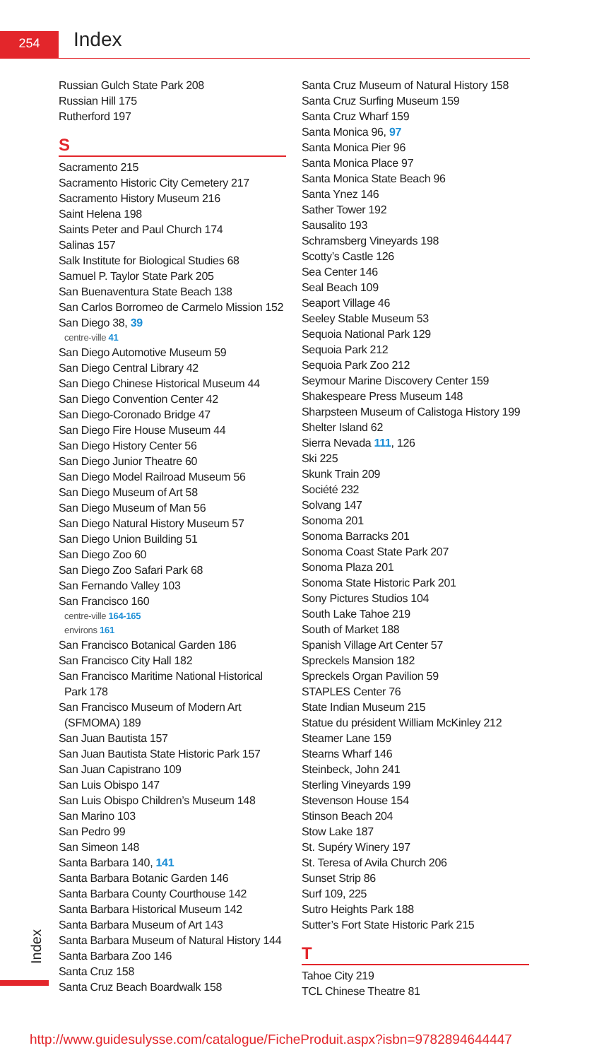254 Index
Russian Gulch State Park 208
Russian Hill 175
Rutherford 197
S
Sacramento 215
Sacramento Historic City Cemetery 217
Sacramento History Museum 216
Saint Helena 198
Saints Peter and Paul Church 174
Salinas 157
Salk Institute for Biological Studies 68
Samuel P. Taylor State Park 205
San Buenaventura State Beach 138
San Carlos Borromeo de Carmelo Mission 152
San Diego 38, 39
centre-ville 41
San Diego Automotive Museum 59
San Diego Central Library 42
San Diego Chinese Historical Museum 44
San Diego Convention Center 42
San Diego-Coronado Bridge 47
San Diego Fire House Museum 44
San Diego History Center 56
San Diego Junior Theatre 60
San Diego Model Railroad Museum 56
San Diego Museum of Art 58
San Diego Museum of Man 56
San Diego Natural History Museum 57
San Diego Union Building 51
San Diego Zoo 60
San Diego Zoo Safari Park 68
San Fernando Valley 103
San Francisco 160
centre-ville 164-165
environs 161
San Francisco Botanical Garden 186
San Francisco City Hall 182
San Francisco Maritime National Historical
Park 178
San Francisco Museum of Modern Art
(SFMOMA) 189
San Juan Bautista 157
San Juan Bautista State Historic Park 157
San Juan Capistrano 109
San Luis Obispo 147
San Luis Obispo Children’s Museum 148
San Marino 103
San Pedro 99
San Simeon 148
Santa Barbara 140, 141
Santa Barbara Botanic Garden 146
Santa Barbara County Courthouse 142
Santa Barbara Historical Museum 142
Santa Barbara Museum of Art 143
Santa Barbara Museum of Natural History 144
Santa Barbara Zoo 146
Santa Cruz 158
Santa Cruz Beach Boardwalk 158
Santa Cruz Museum of Natural History 158
Santa Cruz Surfing Museum 159
Santa Cruz Wharf 159
Santa Monica 96, 97
Santa Monica Pier 96
Santa Monica Place 97
Santa Monica State Beach 96
Santa Ynez 146
Sather Tower 192
Sausalito 193
Schramsberg Vineyards 198
Scotty’s Castle 126
Sea Center 146
Seal Beach 109
Seaport Village 46
Seeley Stable Museum 53
Sequoia National Park 129
Sequoia Park 212
Sequoia Park Zoo 212
Seymour Marine Discovery Center 159
Shakespeare Press Museum 148
Sharpsteen Museum of Calistoga History 199
Shelter Island 62
Sierra Nevada 111, 126
Ski 225
Skunk Train 209
Société 232
Solvang 147
Sonoma 201
Sonoma Barracks 201
Sonoma Coast State Park 207
Sonoma Plaza 201
Sonoma State Historic Park 201
Sony Pictures Studios 104
South Lake Tahoe 219
South of Market 188
Spanish Village Art Center 57
Spreckels Mansion 182
Spreckels Organ Pavilion 59
STAPLES Center 76
State Indian Museum 215
Statue du président William McKinley 212
Steamer Lane 159
Stearns Wharf 146
Steinbeck, John 241
Sterling Vineyards 199
Stevenson House 154
Stinson Beach 204
Stow Lake 187
St. Supéry Winery 197
St. Teresa of Avila Church 206
Sunset Strip 86
Surf 109, 225
Sutro Heights Park 188
Sutter’s Fort State Historic Park 215
T
Tahoe City 219
TCL Chinese Theatre 81
Index
http://www.guidesulysse.com/catalogue/FicheProduit.aspx?isbn=9782894644447